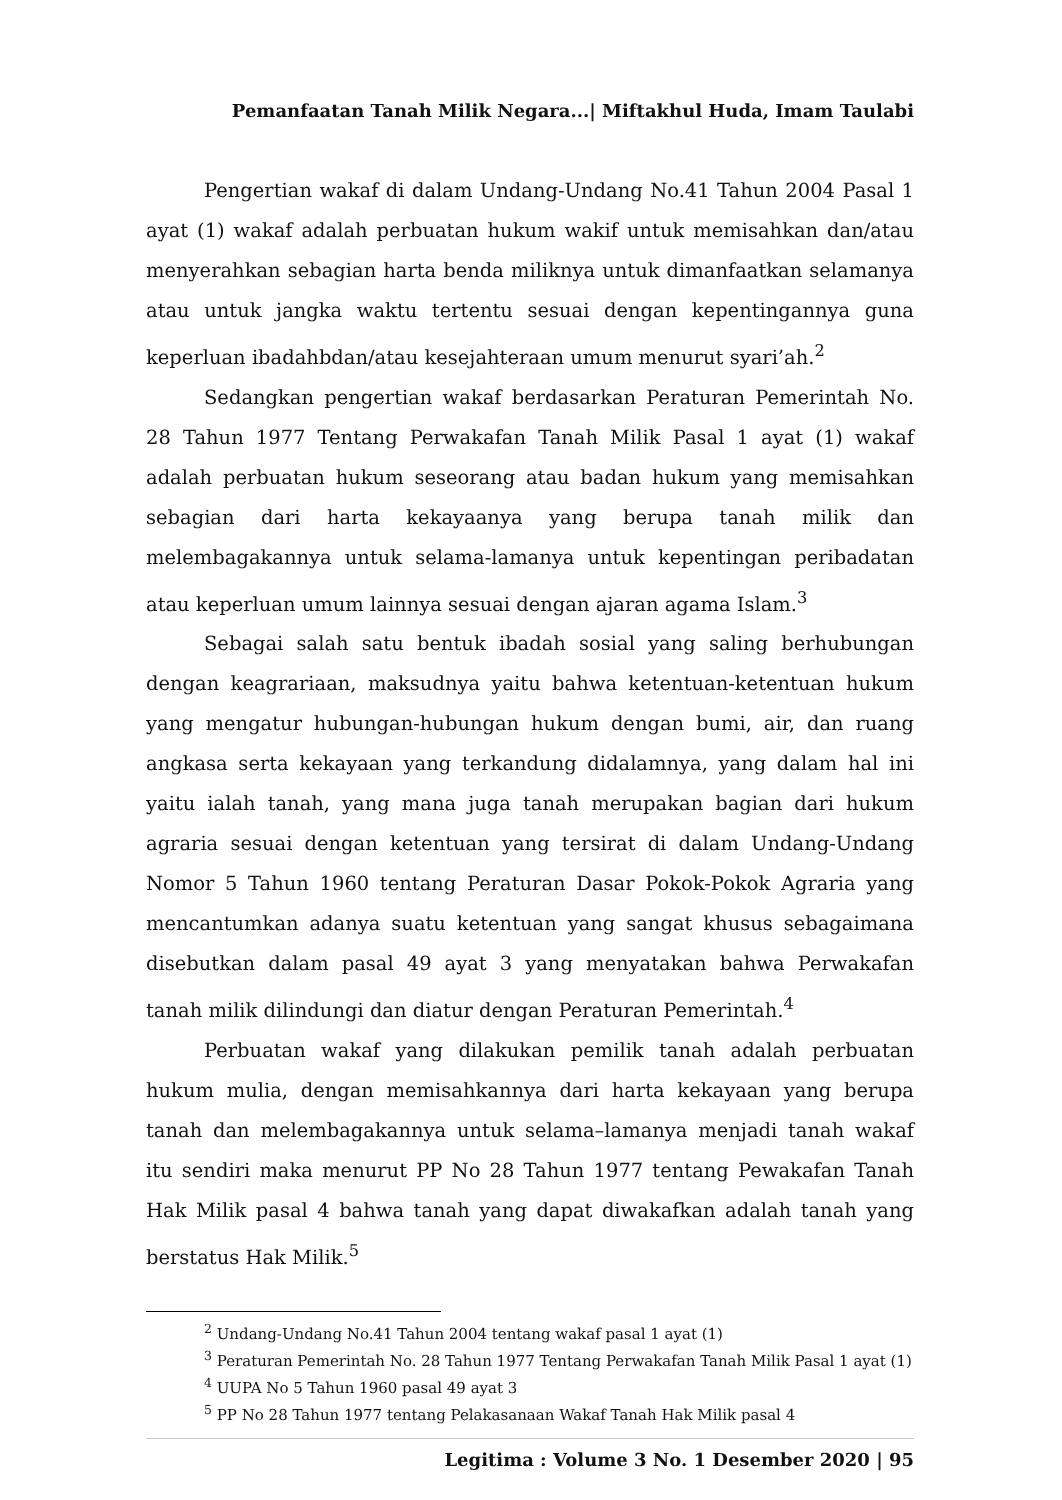Pemanfaatan Tanah Milik Negara...| Miftakhul Huda, Imam Taulabi
Pengertian wakaf di dalam Undang-Undang No.41 Tahun 2004 Pasal 1 ayat (1) wakaf adalah perbuatan hukum wakif untuk memisahkan dan/atau menyerahkan sebagian harta benda miliknya untuk dimanfaatkan selamanya atau untuk jangka waktu tertentu sesuai dengan kepentingannya guna keperluan ibadahbdan/atau kesejahteraan umum menurut syari’ah.<sup>2</sup>
Sedangkan pengertian wakaf berdasarkan Peraturan Pemerintah No. 28 Tahun 1977 Tentang Perwakafan Tanah Milik Pasal 1 ayat (1) wakaf adalah perbuatan hukum seseorang atau badan hukum yang memisahkan sebagian dari harta kekayaanya yang berupa tanah milik dan melembagakannya untuk selama-lamanya untuk kepentingan peribadatan atau keperluan umum lainnya sesuai dengan ajaran agama Islam.<sup>3</sup>
Sebagai salah satu bentuk ibadah sosial yang saling berhubungan dengan keagrariaan, maksudnya yaitu bahwa ketentuan-ketentuan hukum yang mengatur hubungan-hubungan hukum dengan bumi, air, dan ruang angkasa serta kekayaan yang terkandung didalamnya, yang dalam hal ini yaitu ialah tanah, yang mana juga tanah merupakan bagian dari hukum agraria sesuai dengan ketentuan yang tersirat di dalam Undang-Undang Nomor 5 Tahun 1960 tentang Peraturan Dasar Pokok-Pokok Agraria yang mencantumkan adanya suatu ketentuan yang sangat khusus sebagaimana disebutkan dalam pasal 49 ayat 3 yang menyatakan bahwa Perwakafan tanah milik dilindungi dan diatur dengan Peraturan Pemerintah.<sup>4</sup>
Perbuatan wakaf yang dilakukan pemilik tanah adalah perbuatan hukum mulia, dengan memisahkannya dari harta kekayaan yang berupa tanah dan melembagakannya untuk selama–lamanya menjadi tanah wakaf itu sendiri maka menurut PP No 28 Tahun 1977 tentang Pewakafan Tanah Hak Milik pasal 4 bahwa tanah yang dapat diwakafkan adalah tanah yang berstatus Hak Milik.<sup>5</sup>
<sup>2</sup> Undang-Undang No.41 Tahun 2004 tentang wakaf pasal 1 ayat (1)
<sup>3</sup> Peraturan Pemerintah No. 28 Tahun 1977 Tentang Perwakafan Tanah Milik Pasal 1 ayat (1)
<sup>4</sup> UUPA No 5 Tahun 1960 pasal 49 ayat 3
<sup>5</sup> PP No 28 Tahun 1977 tentang Pelakasanaan Wakaf Tanah Hak Milik pasal 4
Legitima : Volume 3 No. 1 Desember 2020 | 95